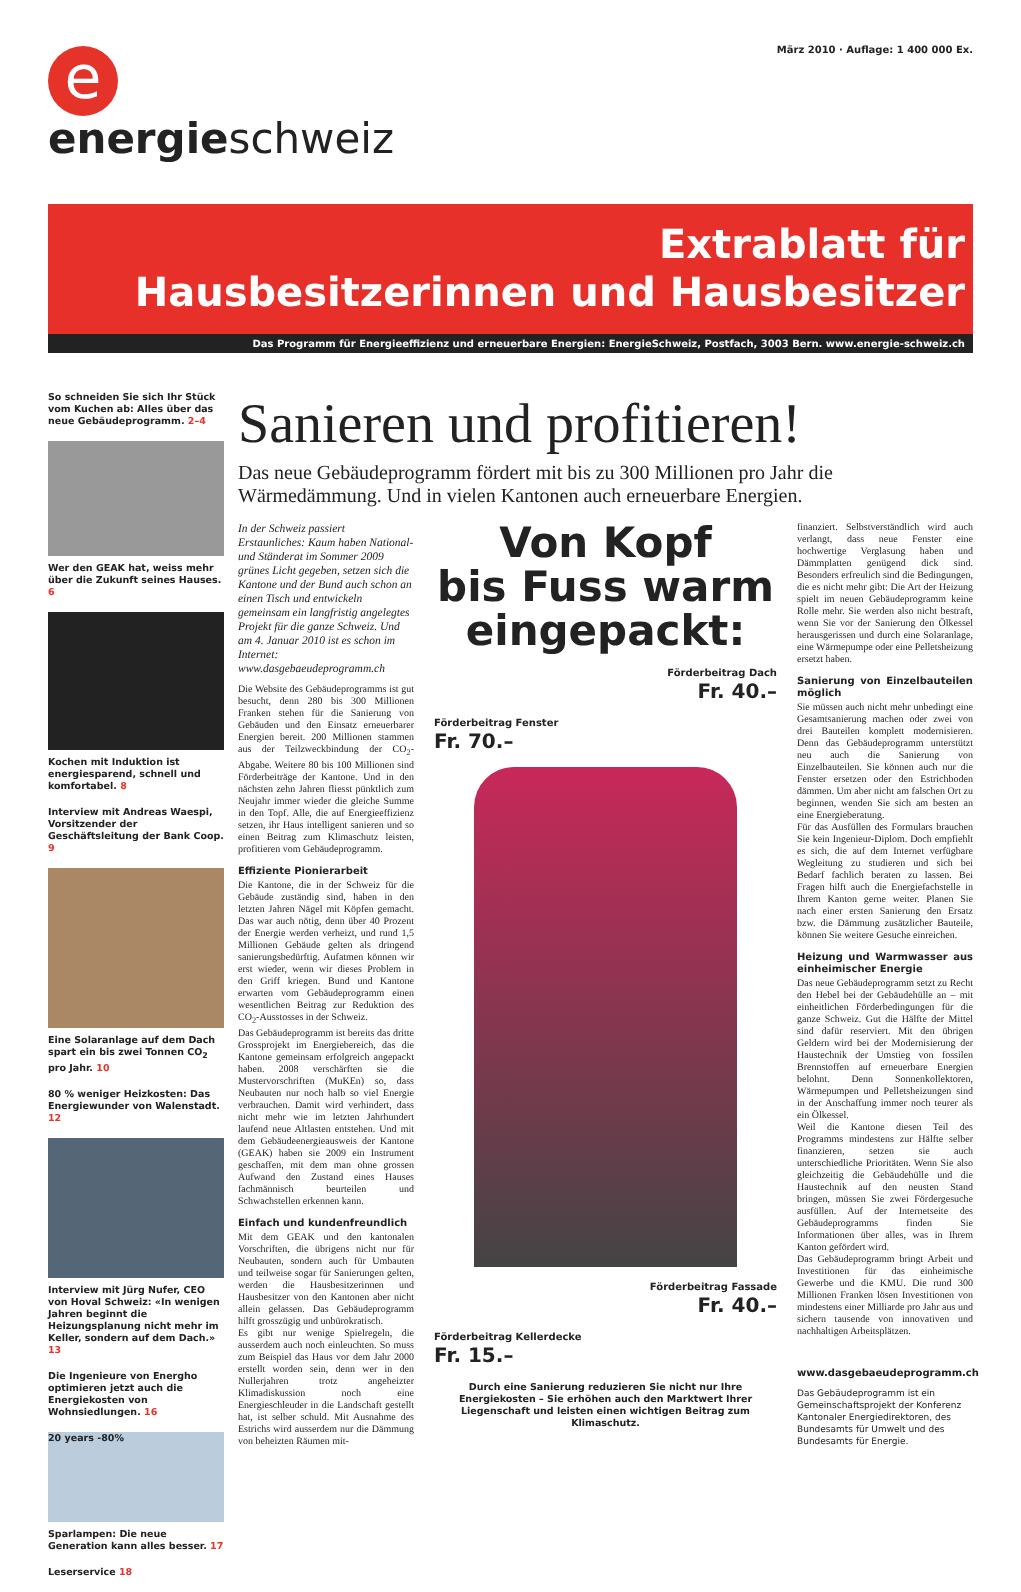e
energieschweiz
März 2010 · Auflage: 1 400 000 Ex.
Extrablatt für
Hausbesitzerinnen und Hausbesitzer
Das Programm für Energieeffizienz und erneuerbare Energien: EnergieSchweiz, Postfach, 3003 Bern. www.energie-schweiz.ch
So schneiden Sie sich Ihr Stück vom Kuchen ab: Alles über das neue Gebäudeprogramm. 2–4
Wer den GEAK hat, weiss mehr über die Zukunft seines Hauses. 6
Kochen mit Induktion ist energiesparend, schnell und komfortabel. 8
Interview mit Andreas Waespi, Vorsitzender der Geschäftsleitung der Bank Coop. 9
Eine Solaranlage auf dem Dach spart ein bis zwei Tonnen CO<sub>2</sub> pro Jahr. 10
80 % weniger Heizkosten: Das Energiewunder von Walenstadt. 12
Interview mit Jürg Nufer, CEO von Hoval Schweiz: «In wenigen Jahren beginnt die Heizungsplanung nicht mehr im Keller, sondern auf dem Dach.» 13
Die Ingenieure von Energho optimieren jetzt auch die Energiekosten von Wohnsiedlungen. 16
20 years -80%
Sparlampen: Die neue Generation kann alles besser. 17
Leserservice 18
Sanieren und profitieren!
Das neue Gebäudeprogramm fördert mit bis zu 300 Millionen pro Jahr die Wärmedämmung. Und in vielen Kantonen auch erneuerbare Energien.
In der Schweiz passiert Erstaunliches: Kaum haben National- und Ständerat im Sommer 2009 grünes Licht gegeben, setzen sich die Kantone und der Bund auch schon an einen Tisch und entwickeln gemeinsam ein langfristig angelegtes Projekt für die ganze Schweiz. Und am 4. Januar 2010 ist es schon im Internet: www.dasgebaeudeprogramm.ch
Die Website des Gebäudeprogramms ist gut besucht, denn 280 bis 300 Millionen Franken stehen für die Sanierung von Gebäuden und den Einsatz erneuerbarer Energien bereit. 200 Millionen stammen aus der Teilzweckbindung der CO<sub>2</sub>-Abgabe. Weitere 80 bis 100 Millionen sind Förderbeiträge der Kantone. Und in den nächsten zehn Jahren fliesst pünktlich zum Neujahr immer wieder die gleiche Summe in den Topf. Alle, die auf Energieeffizienz setzen, ihr Haus intelligent sanieren und so einen Beitrag zum Klimaschutz leisten, profitieren vom Gebäudeprogramm.
Effiziente Pionierarbeit
Die Kantone, die in der Schweiz für die Gebäude zuständig sind, haben in den letzten Jahren Nägel mit Köpfen gemacht. Das war auch nötig, denn über 40 Prozent der Energie werden verheizt, und rund 1,5 Millionen Gebäude gelten als dringend sanierungsbedürftig. Aufatmen können wir erst wieder, wenn wir dieses Problem in den Griff kriegen. Bund und Kantone erwarten vom Gebäudeprogramm einen wesentlichen Beitrag zur Reduktion des CO<sub>2</sub>-Ausstosses in der Schweiz.
Das Gebäudeprogramm ist bereits das dritte Grossprojekt im Energiebereich, das die Kantone gemeinsam erfolgreich angepackt haben. 2008 verschärften sie die Mustervorschriften (MuKEn) so, dass Neubauten nur noch halb so viel Energie verbrauchen. Damit wird verhindert, dass nicht mehr wie im letzten Jahrhundert laufend neue Altlasten entstehen. Und mit dem Gebäudeenergieausweis der Kantone (GEAK) haben sie 2009 ein Instrument geschaffen, mit dem man ohne grossen Aufwand den Zustand eines Hauses fachmännisch beurteilen und Schwachstellen erkennen kann.
Einfach und kundenfreundlich
Mit dem GEAK und den kantonalen Vorschriften, die übrigens nicht nur für Neubauten, sondern auch für Umbauten und teilweise sogar für Sanierungen gelten, werden die Hausbesitzerinnen und Hausbesitzer von den Kantonen aber nicht allein gelassen. Das Gebäudeprogramm hilft grosszügig und unbürokratisch.
Es gibt nur wenige Spielregeln, die ausserdem auch noch einleuchten. So muss zum Beispiel das Haus vor dem Jahr 2000 erstellt worden sein, denn wer in den Nullerjahren trotz angeheizter Klimadiskussion noch eine Energieschleuder in die Landschaft gestellt hat, ist selber schuld. Mit Ausnahme des Estrichs wird ausserdem nur die Dämmung von beheizten Räumen mit-
Von Kopf
bis Fuss warm
eingepackt:
Förderbeitrag Dach
Fr. 40.–
Förderbeitrag Fenster
Fr. 70.–
Förderbeitrag Fassade
Fr. 40.–
Förderbeitrag Kellerdecke
Fr. 15.–
Durch eine Sanierung reduzieren Sie nicht nur Ihre Energiekosten – Sie erhöhen auch den Marktwert Ihrer Liegenschaft und leisten einen wichtigen Beitrag zum Klimaschutz.
finanziert. Selbstverständlich wird auch verlangt, dass neue Fenster eine hochwertige Verglasung haben und Dämmplatten genügend dick sind. Besonders erfreulich sind die Bedingungen, die es nicht mehr gibt: Die Art der Heizung spielt im neuen Gebäudeprogramm keine Rolle mehr. Sie werden also nicht bestraft, wenn Sie vor der Sanierung den Ölkessel herausgerissen und durch eine Solaranlage, eine Wärmepumpe oder eine Pelletsheizung ersetzt haben.
Sanierung von Einzelbauteilen möglich
Sie müssen auch nicht mehr unbedingt eine Gesamtsanierung machen oder zwei von drei Bauteilen komplett modernisieren. Denn das Gebäudeprogramm unterstützt neu auch die Sanierung von Einzelbauteilen. Sie können auch nur die Fenster ersetzen oder den Estrichboden dämmen. Um aber nicht am falschen Ort zu beginnen, wenden Sie sich am besten an eine Energieberatung.
Für das Ausfüllen des Formulars brauchen Sie kein Ingenieur-Diplom. Doch empfiehlt es sich, die auf dem Internet verfügbare Wegleitung zu studieren und sich bei Bedarf fachlich beraten zu lassen. Bei Fragen hilft auch die Energiefachstelle in Ihrem Kanton gerne weiter. Planen Sie nach einer ersten Sanierung den Ersatz bzw. die Dämmung zusätzlicher Bauteile, können Sie weitere Gesuche einreichen.
Heizung und Warmwasser aus einheimischer Energie
Das neue Gebäudeprogramm setzt zu Recht den Hebel bei der Gebäudehülle an – mit einheitlichen Förderbedingungen für die ganze Schweiz. Gut die Hälfte der Mittel sind dafür reserviert. Mit den übrigen Geldern wird bei der Modernisierung der Haustechnik der Umstieg von fossilen Brennstoffen auf erneuerbare Energien belohnt. Denn Sonnenkollektoren, Wärmepumpen und Pelletsheizungen sind in der Anschaffung immer noch teurer als ein Ölkessel.
Weil die Kantone diesen Teil des Programms mindestens zur Hälfte selber finanzieren, setzen sie auch unterschiedliche Prioritäten. Wenn Sie also gleichzeitig die Gebäudehülle und die Haustechnik auf den neusten Stand bringen, müssen Sie zwei Fördergesuche ausfüllen. Auf der Internetseite des Gebäudeprogramms finden Sie Informationen über alles, was in Ihrem Kanton gefördert wird.
Das Gebäudeprogramm bringt Arbeit und Investitionen für das einheimische Gewerbe und die KMU. Die rund 300 Millionen Franken lösen Investitionen von mindestens einer Milliarde pro Jahr aus und sichern tausende von innovativen und nachhaltigen Arbeitsplätzen.
www.dasgebaeudeprogramm.ch
Das Gebäudeprogramm ist ein Gemeinschaftsprojekt der Konferenz Kantonaler Energiedirektoren, des Bundesamts für Umwelt und des Bundesamts für Energie.